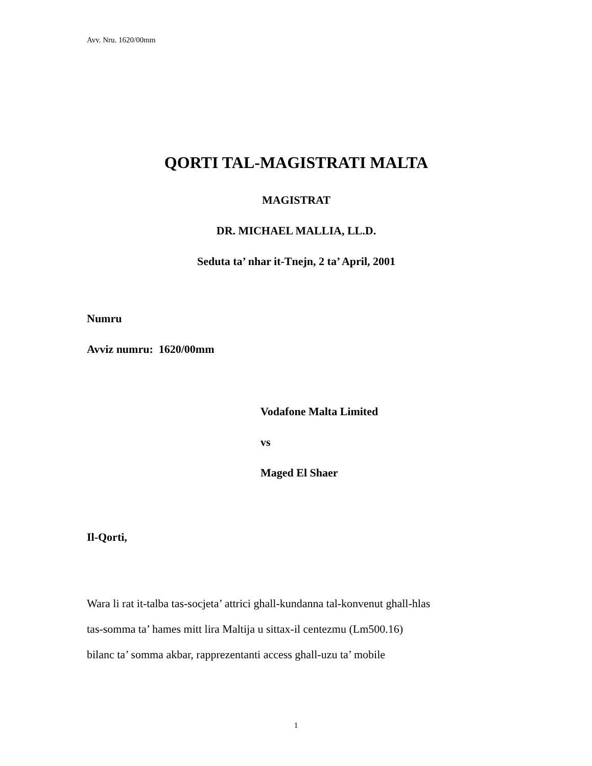Avv. Nru. 1620/00mm
QORTI TAL-MAGISTRATI MALTA
MAGISTRAT
DR. MICHAEL MALLIA, LL.D.
Seduta ta’ nhar it-Tnejn, 2 ta’ April, 2001
Numru
Avviz numru: 1620/00mm
Vodafone Malta Limited
vs
Maged El Shaer
Il-Qorti,
Wara li rat it-talba tas-socjeta’ attrici ghall-kundanna tal-konvenut ghall-hlas
tas-somma ta’ hames mitt lira Maltija u sittax-il centezmu (Lm500.16)
bilanc ta’ somma akbar, rapprezentanti access ghall-uzu ta’ mobile
1